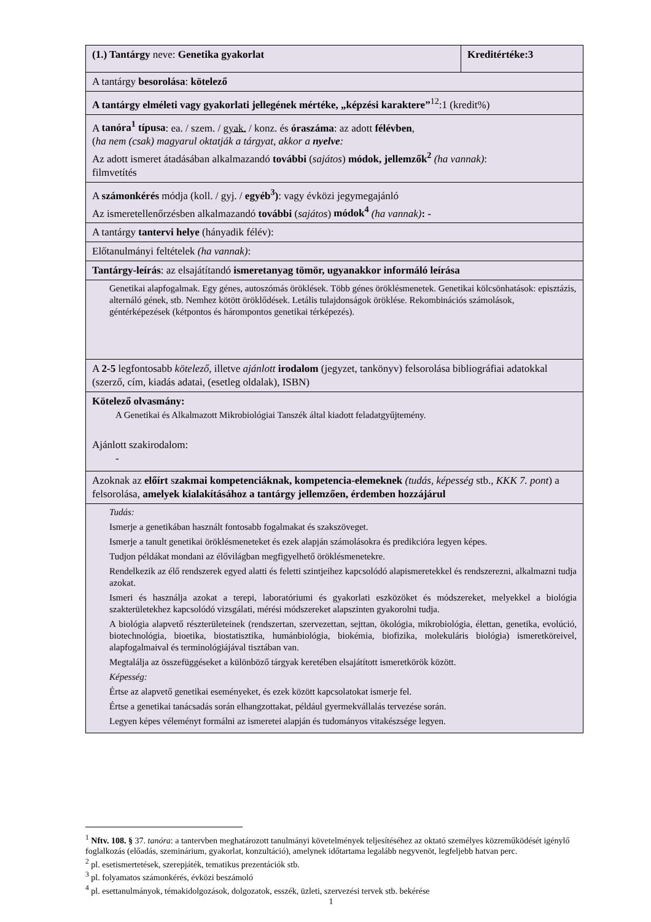| (1.) Tantárgy neve: Genetika gyakorlat | Kreditértéke:3 |
| A tantárgy besorolása : kötelező | |
| A tantárgy elméleti vagy gyakorlati jellegének mértéke, „képzési karaktere”<sup>12</sup>:1 (kredit%) | |
| A tanóra<sup>1</sup> típusa : ea. / szem. / gyak. / konz. és óraszáma : az adott félévben , ( ha nem (csak) magyarul oktatják a tárgyat, akkor a nyelve : Az adott ismeret átadásában alkalmazandó további ( sajátos ) módok, jellemzők<sup>2</sup> (ha vannak) : filmvetítés | |
| A számonkérés módja (koll. / gyj. / egyéb<sup>3</sup>) : vagy évközi jegymegajánló Az ismeretellenőrzésben alkalmazandó további ( sajátos ) módok<sup>4</sup> (ha vannak) : - | |
| A tantárgy tantervi helye (hányadik félév): | |
| Előtanulmányi feltételek (ha vannak) : | |
| Tantárgy-leírás : az elsajátítandó ismeretanyag tömör, ugyanakkor informáló leírása | |
| Genetikai alapfogalmak. Egy génes, autoszómás öröklések. Több génes öröklésmenetek. Genetikai kölcsönhatások: episztázis, alternáló gének, stb. Nemhez kötött öröklődések. Letális tulajdonságok öröklése. Rekombinációs számolások, géntérképezések (kétpontos és hárompontos genetikai térképezés). | |
| A 2-5 legfontosabb kötelező, illetve ajánlott irodalom (jegyzet, tankönyv) felsorolása bibliográfiai adatokkal (szerző, cím, kiadás adatai, (esetleg oldalak), ISBN) | |
| Kötelező olvasmány: A Genetikai és Alkalmazott Mikrobiológiai Tanszék által kiadott feladatgyűjtemény. Ajánlott szakirodalom: - | |
| Azoknak az előírt s zakmai kompetenciáknak, kompetencia-elemeknek (tudás, képesség stb., KKK 7. pont ) a felsorolása, amelyek kialakításához a tantárgy jellemzően, érdemben hozzájárul | |
| Tudás: Ismerje a genetikában használt fontosabb fogalmakat és szakszöveget. Ismerje a tanult genetikai öröklésmeneteket és ezek alapján számolásokra és predikcióra legyen képes. Tudjon példákat mondani az élővilágban megfigyelhető öröklésmenetekre. Rendelkezik az élő rendszerek egyed alatti és feletti szintjeihez kapcsolódó alapismeretekkel és rendszerezni, alkalmazni tudja azokat. Ismeri és használja azokat a terepi, laboratóriumi és gyakorlati eszközöket és módszereket, melyekkel a biológia szakterületekhez kapcsolódó vizsgálati, mérési módszereket alapszinten gyakorolni tudja. A biológia alapvető részterületeinek (rendszertan, szervezettan, sejttan, ökológia, mikrobiológia, élettan, genetika, evolúció, biotechnológia, bioetika, biostatisztika, humánbiológia, biokémia, biofizika, molekuláris biológia) ismeretköreivel, alapfogalmaival és terminológiájával tisztában van. Megtalálja az összefüggéseket a különböző tárgyak keretében elsajátított ismeretkörök között. Képesség: Értse az alapvető genetikai eseményeket, és ezek között kapcsolatokat ismerje fel. Értse a genetikai tanácsadás során elhangzottakat, például gyermekvállalás tervezése során. Legyen képes véleményt formálni az ismeretei alapján és tudományos vitakészsége legyen. | |
<sup>1</sup> Nftv. 108. § 37. tanóra: a tantervben meghatározott tanulmányi követelmények teljesítéséhez az oktató személyes közreműködését igénylő foglalkozás (előadás, szeminárium, gyakorlat, konzultáció), amelynek időtartama legalább negyvenöt, legfeljebb hatvan perc.
<sup>2</sup> pl. esetismertetések, szerepjáték, tematikus prezentációk stb.
<sup>3</sup> pl. folyamatos számonkérés, évközi beszámoló
<sup>4</sup> pl. esettanulmányok, témakidolgozások, dolgozatok, esszék, üzleti, szervezési tervek stb. bekérése
1